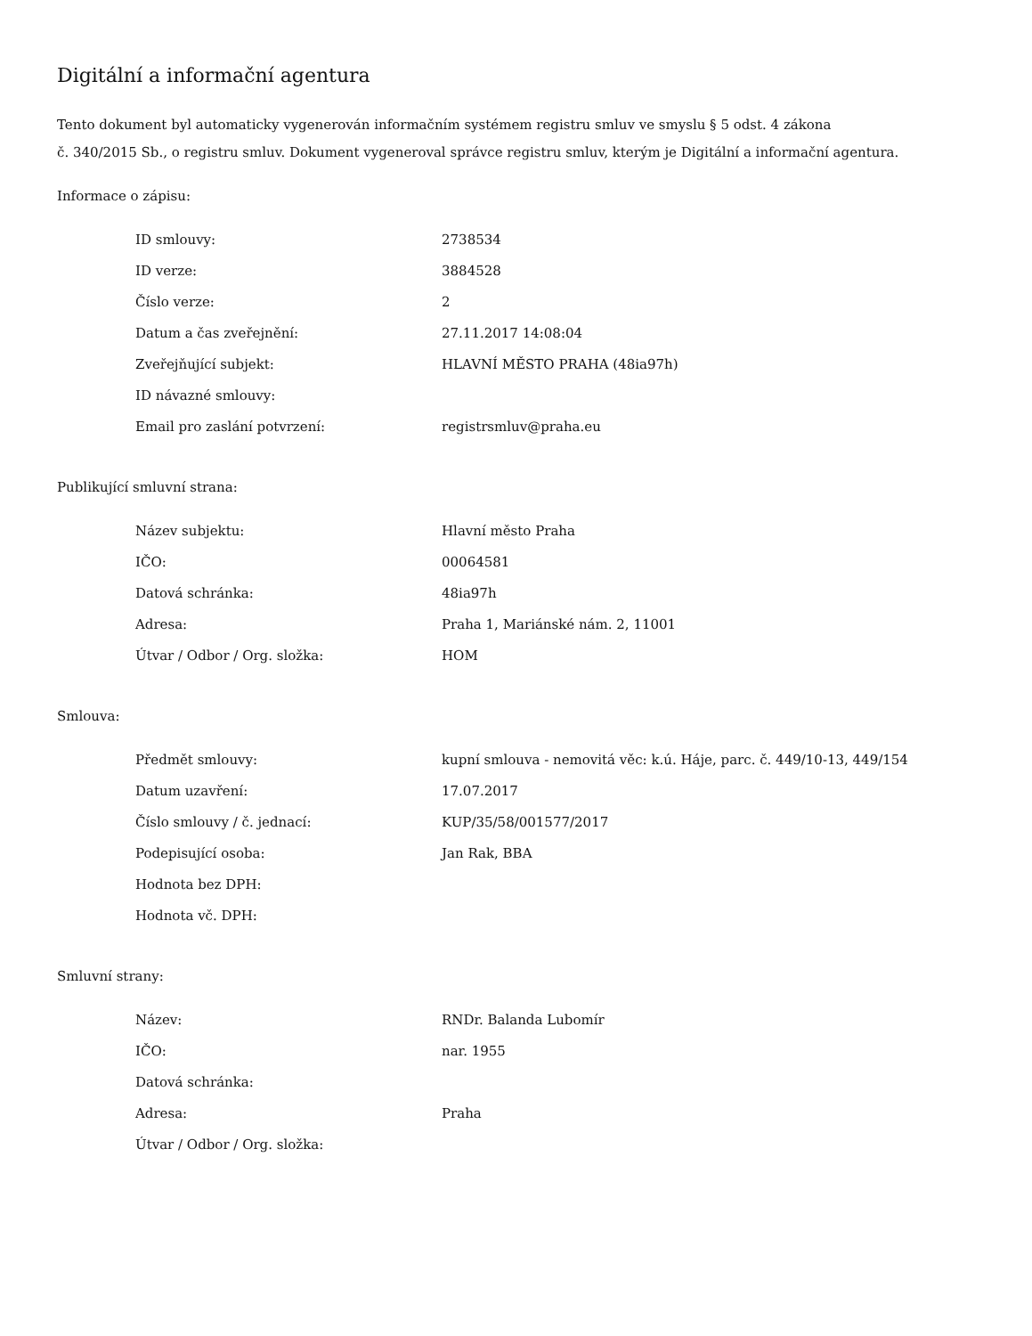Digitální a informační agentura
Tento dokument byl automaticky vygenerován informačním systémem registru smluv ve smyslu § 5 odst. 4 zákona
č. 340/2015 Sb., o registru smluv. Dokument vygeneroval správce registru smluv, kterým je Digitální a informační agentura.
Informace o zápisu:
| ID smlouvy: | 2738534 |
| ID verze: | 3884528 |
| Číslo verze: | 2 |
| Datum a čas zveřejnění: | 27.11.2017 14:08:04 |
| Zveřejňující subjekt: | HLAVNÍ MĚSTO PRAHA (48ia97h) |
| ID návazné smlouvy: | |
| Email pro zaslání potvrzení: | registrsmluv@praha.eu |
Publikující smluvní strana:
| Název subjektu: | Hlavní město Praha |
| IČO: | 00064581 |
| Datová schránka: | 48ia97h |
| Adresa: | Praha 1, Mariánské nám. 2, 11001 |
| Útvar / Odbor / Org. složka: | HOM |
Smlouva:
| Předmět smlouvy: | kupní smlouva - nemovitá věc: k.ú. Háje, parc. č. 449/10-13, 449/154 |
| Datum uzavření: | 17.07.2017 |
| Číslo smlouvy / č. jednací: | KUP/35/58/001577/2017 |
| Podepisující osoba: | Jan Rak, BBA |
| Hodnota bez DPH: | |
| Hodnota vč. DPH: | |
Smluvní strany:
| Název: | RNDr. Balanda Lubomír |
| IČO: | nar. 1955 |
| Datová schránka: | |
| Adresa: | Praha |
| Útvar / Odbor / Org. složka: | |